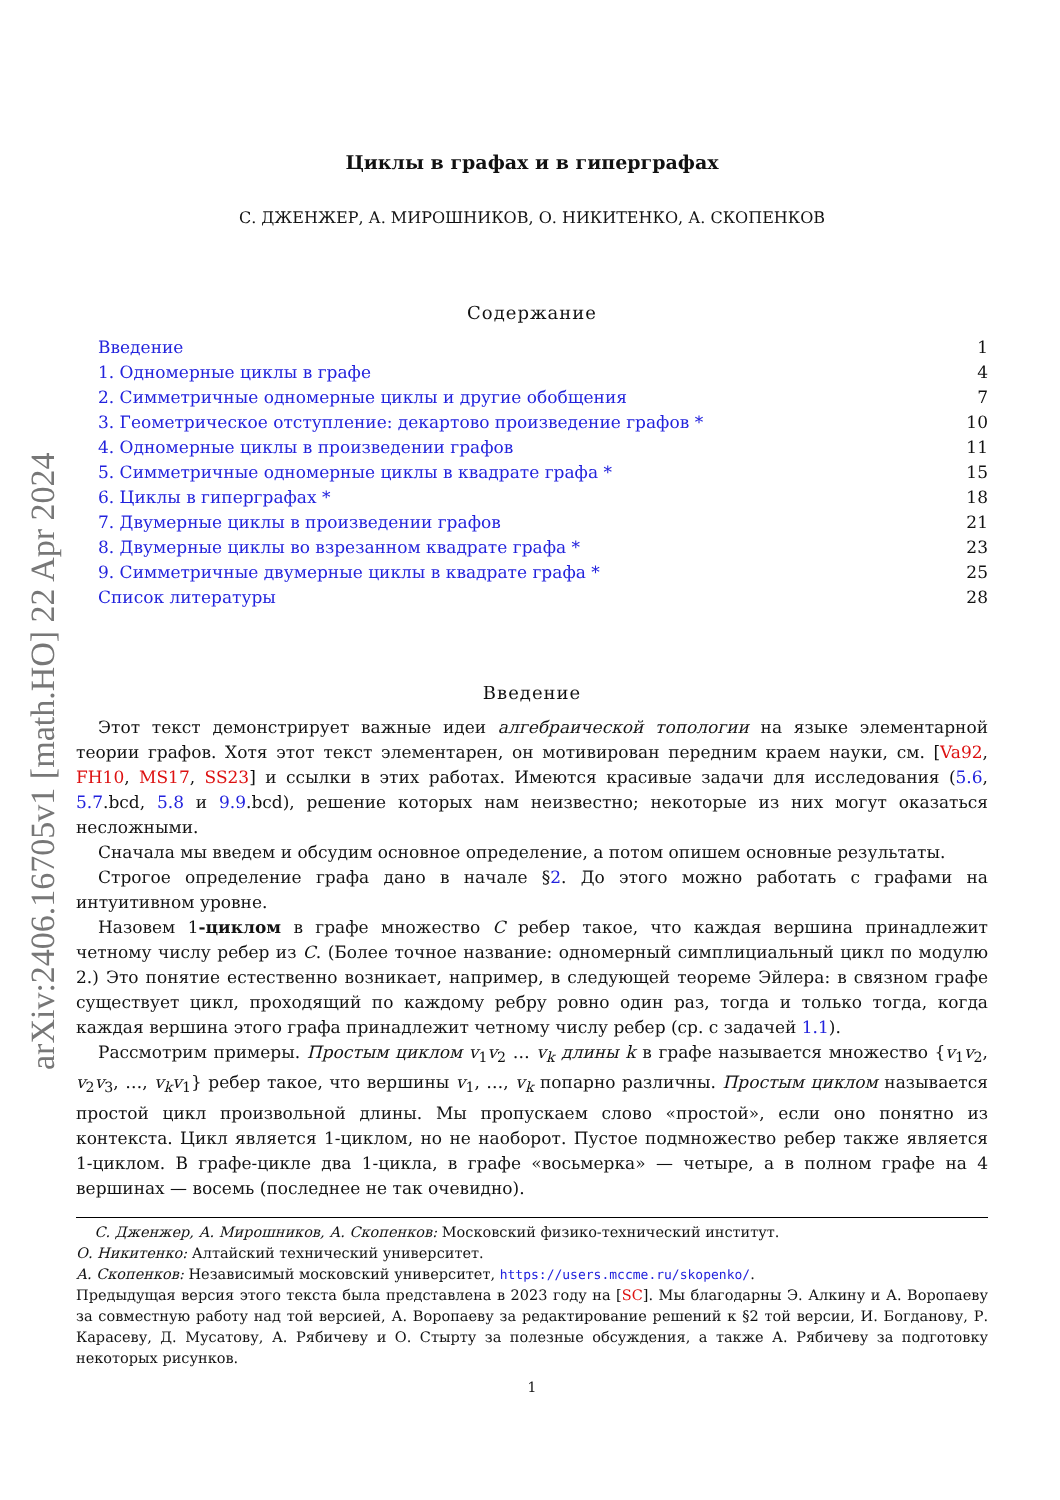arXiv:2406.16705v1 [math.HO] 22 Apr 2024
Циклы в графах и в гиперграфах
С. ДЖЕНЖЕР, А. МИРОШНИКОВ, О. НИКИТЕНКО, А. СКОПЕНКОВ
Содержание
Введение 1
1. Одномерные циклы в графе 4
2. Симметричные одномерные циклы и другие обобщения 7
3. Геометрическое отступление: декартово произведение графов * 10
4. Одномерные циклы в произведении графов 11
5. Симметричные одномерные циклы в квадрате графа * 15
6. Циклы в гиперграфах * 18
7. Двумерные циклы в произведении графов 21
8. Двумерные циклы во взрезанном квадрате графа * 23
9. Симметричные двумерные циклы в квадрате графа * 25
Список литературы 28
Введение
Этот текст демонстрирует важные идеи алгебраической топологии на языке элементарной теории графов. Хотя этот текст элементарен, он мотивирован передним краем науки, см. [Va92, FH10, MS17, SS23] и ссылки в этих работах. Имеются красивые задачи для исследования (5.6, 5.7.bcd, 5.8 и 9.9.bcd), решение которых нам неизвестно; некоторые из них могут оказаться несложными.
Сначала мы введем и обсудим основное определение, а потом опишем основные результаты.
Строгое определение графа дано в начале §2. До этого можно работать с графами на интуитивном уровне.
Назовем 1-циклом в графе множество C ребер такое, что каждая вершина принадлежит четному числу ребер из C. (Более точное название: одномерный симплициальный цикл по модулю 2.) Это понятие естественно возникает, например, в следующей теореме Эйлера: в связном графе существует цикл, проходящий по каждому ребру ровно один раз, тогда и только тогда, когда каждая вершина этого графа принадлежит четному числу ребер (ср. с задачей 1.1).
Рассмотрим примеры. Простым циклом v<sub>1</sub>v<sub>2</sub> … v<sub>k</sub> длины k в графе называется множество {v<sub>1</sub>v<sub>2</sub>, v<sub>2</sub>v<sub>3</sub>, …, v<sub>k</sub>v<sub>1</sub>} ребер такое, что вершины v<sub>1</sub>, …, v<sub>k</sub> попарно различны. Простым циклом называется простой цикл произвольной длины. Мы пропускаем слово «простой», если оно понятно из контекста. Цикл является 1-циклом, но не наоборот. Пустое подмножество ребер также является 1-циклом. В графе-цикле два 1-цикла, в графе «восьмерка» — четыре, а в полном графе на 4 вершинах — восемь (последнее не так очевидно).
С. Дженжер, А. Мирошников, А. Скопенков: Московский физико-технический институт.
О. Никитенко: Алтайский технический университет.
А. Скопенков: Независимый московский университет, https://users.mccme.ru/skopenko/.
Предыдущая версия этого текста была представлена в 2023 году на [SC]. Мы благодарны Э. Алкину и А. Воропаеву за совместную работу над той версией, А. Воропаеву за редактирование решений к §2 той версии, И. Богданову, Р. Карасеву, Д. Мусатову, А. Рябичеву и О. Стырту за полезные обсуждения, а также А. Рябичеву за подготовку некоторых рисунков.
1